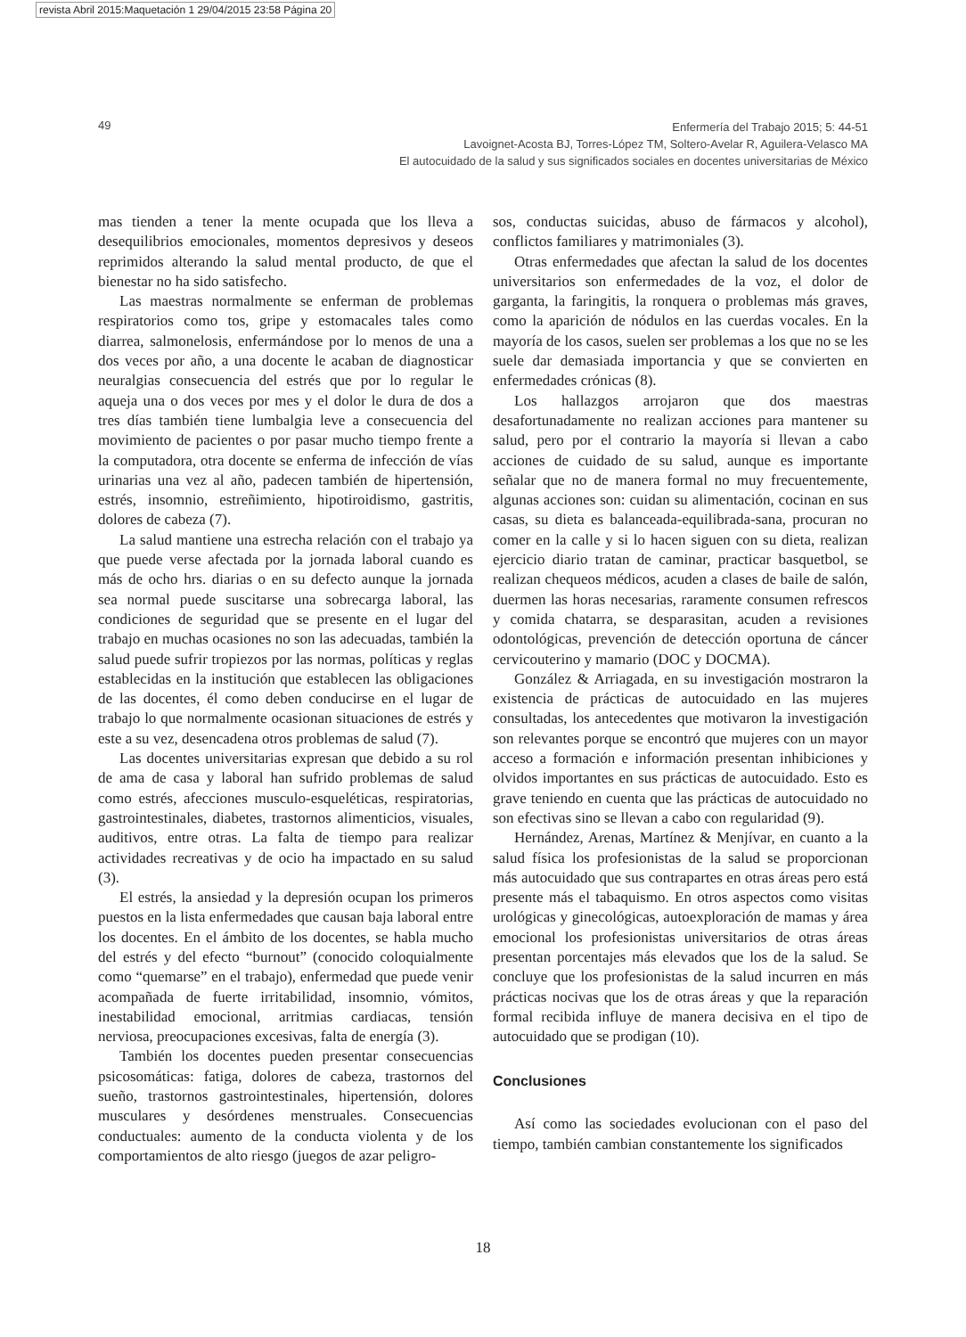revista Abril 2015:Maquetación 1 29/04/2015 23:58 Página 20
49
Enfermería del Trabajo 2015; 5: 44-51
Lavoignet-Acosta BJ, Torres-López TM, Soltero-Avelar R, Aguilera-Velasco MA
El autocuidado de la salud y sus significados sociales en docentes universitarias de México
mas tienden a tener la mente ocupada que los lleva a desequilibrios emocionales, momentos depresivos y deseos reprimidos alterando la salud mental producto, de que el bienestar no ha sido satisfecho.
Las maestras normalmente se enferman de problemas respiratorios como tos, gripe y estomacales tales como diarrea, salmonelosis, enfermándose por lo menos de una a dos veces por año, a una docente le acaban de diagnosticar neuralgias consecuencia del estrés que por lo regular le aqueja una o dos veces por mes y el dolor le dura de dos a tres días también tiene lumbalgia leve a consecuencia del movimiento de pacientes o por pasar mucho tiempo frente a la computadora, otra docente se enferma de infección de vías urinarias una vez al año, padecen también de hipertensión, estrés, insomnio, estreñimiento, hipotiroidismo, gastritis, dolores de cabeza (7).
La salud mantiene una estrecha relación con el trabajo ya que puede verse afectada por la jornada laboral cuando es más de ocho hrs. diarias o en su defecto aunque la jornada sea normal puede suscitarse una sobrecarga laboral, las condiciones de seguridad que se presente en el lugar del trabajo en muchas ocasiones no son las adecuadas, también la salud puede sufrir tropiezos por las normas, políticas y reglas establecidas en la institución que establecen las obligaciones de las docentes, él como deben conducirse en el lugar de trabajo lo que normalmente ocasionan situaciones de estrés y este a su vez, desencadena otros problemas de salud (7).
Las docentes universitarias expresan que debido a su rol de ama de casa y laboral han sufrido problemas de salud como estrés, afecciones musculo-esqueléticas, respiratorias, gastrointestinales, diabetes, trastornos alimenticios, visuales, auditivos, entre otras. La falta de tiempo para realizar actividades recreativas y de ocio ha impactado en su salud (3).
El estrés, la ansiedad y la depresión ocupan los primeros puestos en la lista enfermedades que causan baja laboral entre los docentes. En el ámbito de los docentes, se habla mucho del estrés y del efecto “burnout” (conocido coloquialmente como “quemarse” en el trabajo), enfermedad que puede venir acompañada de fuerte irritabilidad, insomnio, vómitos, inestabilidad emocional, arritmias cardiacas, tensión nerviosa, preocupaciones excesivas, falta de energía (3).
También los docentes pueden presentar consecuencias psicosomáticas: fatiga, dolores de cabeza, trastornos del sueño, trastornos gastrointestinales, hipertensión, dolores musculares y desórdenes menstruales. Consecuencias conductuales: aumento de la conducta violenta y de los comportamientos de alto riesgo (juegos de azar peligro-
sos, conductas suicidas, abuso de fármacos y alcohol), conflictos familiares y matrimoniales (3).
Otras enfermedades que afectan la salud de los docentes universitarios son enfermedades de la voz, el dolor de garganta, la faringitis, la ronquera o problemas más graves, como la aparición de nódulos en las cuerdas vocales. En la mayoría de los casos, suelen ser problemas a los que no se les suele dar demasiada importancia y que se convierten en enfermedades crónicas (8).
Los hallazgos arrojaron que dos maestras desafortunadamente no realizan acciones para mantener su salud, pero por el contrario la mayoría si llevan a cabo acciones de cuidado de su salud, aunque es importante señalar que no de manera formal no muy frecuentemente, algunas acciones son: cuidan su alimentación, cocinan en sus casas, su dieta es balanceada-equilibrada-sana, procuran no comer en la calle y si lo hacen siguen con su dieta, realizan ejercicio diario tratan de caminar, practicar basquetbol, se realizan chequeos médicos, acuden a clases de baile de salón, duermen las horas necesarias, raramente consumen refrescos y comida chatarra, se desparasitan, acuden a revisiones odontológicas, prevención de detección oportuna de cáncer cervicouterino y mamario (DOC y DOCMA).
González & Arriagada, en su investigación mostraron la existencia de prácticas de autocuidado en las mujeres consultadas, los antecedentes que motivaron la investigación son relevantes porque se encontró que mujeres con un mayor acceso a formación e información presentan inhibiciones y olvidos importantes en sus prácticas de autocuidado. Esto es grave teniendo en cuenta que las prácticas de autocuidado no son efectivas sino se llevan a cabo con regularidad (9).
Hernández, Arenas, Martínez & Menjívar, en cuanto a la salud física los profesionistas de la salud se proporcionan más autocuidado que sus contrapartes en otras áreas pero está presente más el tabaquismo. En otros aspectos como visitas urológicas y ginecológicas, autoexploración de mamas y área emocional los profesionistas universitarios de otras áreas presentan porcentajes más elevados que los de la salud. Se concluye que los profesionistas de la salud incurren en más prácticas nocivas que los de otras áreas y que la reparación formal recibida influye de manera decisiva en el tipo de autocuidado que se prodigan (10).
Conclusiones
Así como las sociedades evolucionan con el paso del tiempo, también cambian constantemente los significados
18